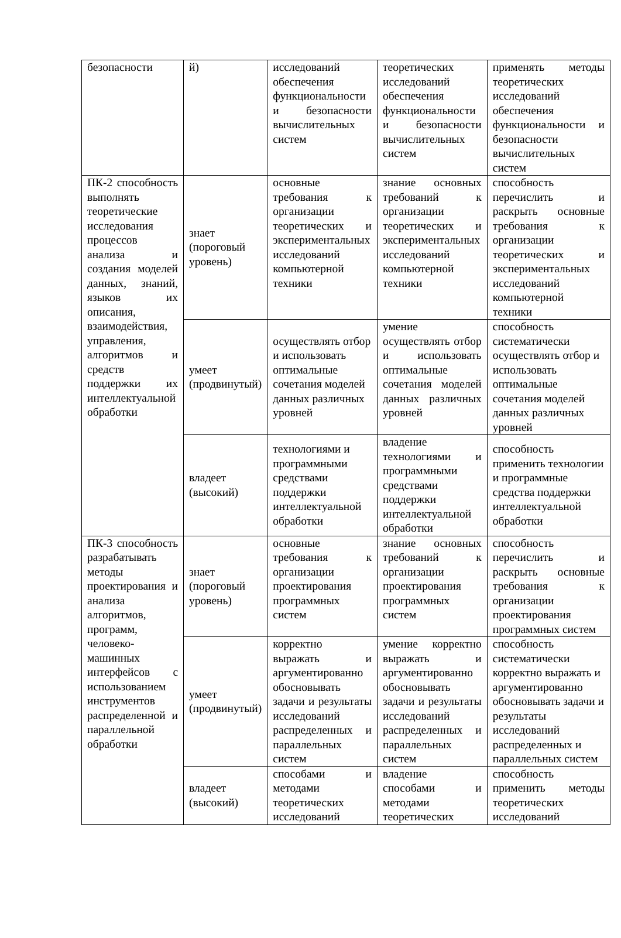| безопасности | й) | исследований обеспечения функциональности и безопасности вычислительных систем | теоретических исследований обеспечения функциональности и безопасности вычислительных систем | применять методы теоретических исследований обеспечения функциональности и безопасности вычислительных систем |
| ПК-2 способность выполнять теоретические исследования процессов анализа и создания моделей данных, знаний, языков их описания, взаимодействия, управления, алгоритмов и средств поддержки их интеллектуальной обработки | знает (пороговый уровень) | основные требования к организации теоретических и экспериментальных исследований компьютерной техники | знание основных требований к организации теоретических и экспериментальных исследований компьютерной техники | способность перечислить и раскрыть основные требования к организации теоретических и экспериментальных исследований компьютерной техники |
| | умеет (продвинутый) | осуществлять отбор и использовать оптимальные сочетания моделей данных различных уровней | умение осуществлять отбор и использовать оптимальные сочетания моделей данных различных уровней | способность систематически осуществлять отбор и использовать оптимальные сочетания моделей данных различных уровней |
| | владеет (высокий) | технологиями и программными средствами поддержки интеллектуальной обработки | владение технологиями и программными средствами поддержки интеллектуальной обработки | способность применить технологии и программные средства поддержки интеллектуальной обработки |
| ПК-3 способность разрабатывать методы проектирования и анализа алгоритмов, программ, человеко-машинных интерфейсов с использованием инструментов распределенной и параллельной обработки | знает (пороговый уровень) | основные требования к организации проектирования программных систем | знание основных требований к организации проектирования программных систем | способность перечислить и раскрыть основные требования к организации проектирования программных систем |
| | умеет (продвинутый) | корректно выражать и аргументированно обосновывать задачи и результаты исследований распределенных и параллельных систем | умение корректно выражать и аргументированно обосновывать задачи и результаты исследований распределенных и параллельных систем | способность систематически корректно выражать и аргументированно обосновывать задачи и результаты исследований распределенных и параллельных систем |
| | владеет (высокий) | способами и методами теоретических исследований | владение способами и методами теоретических | способность применить методы теоретических исследований |